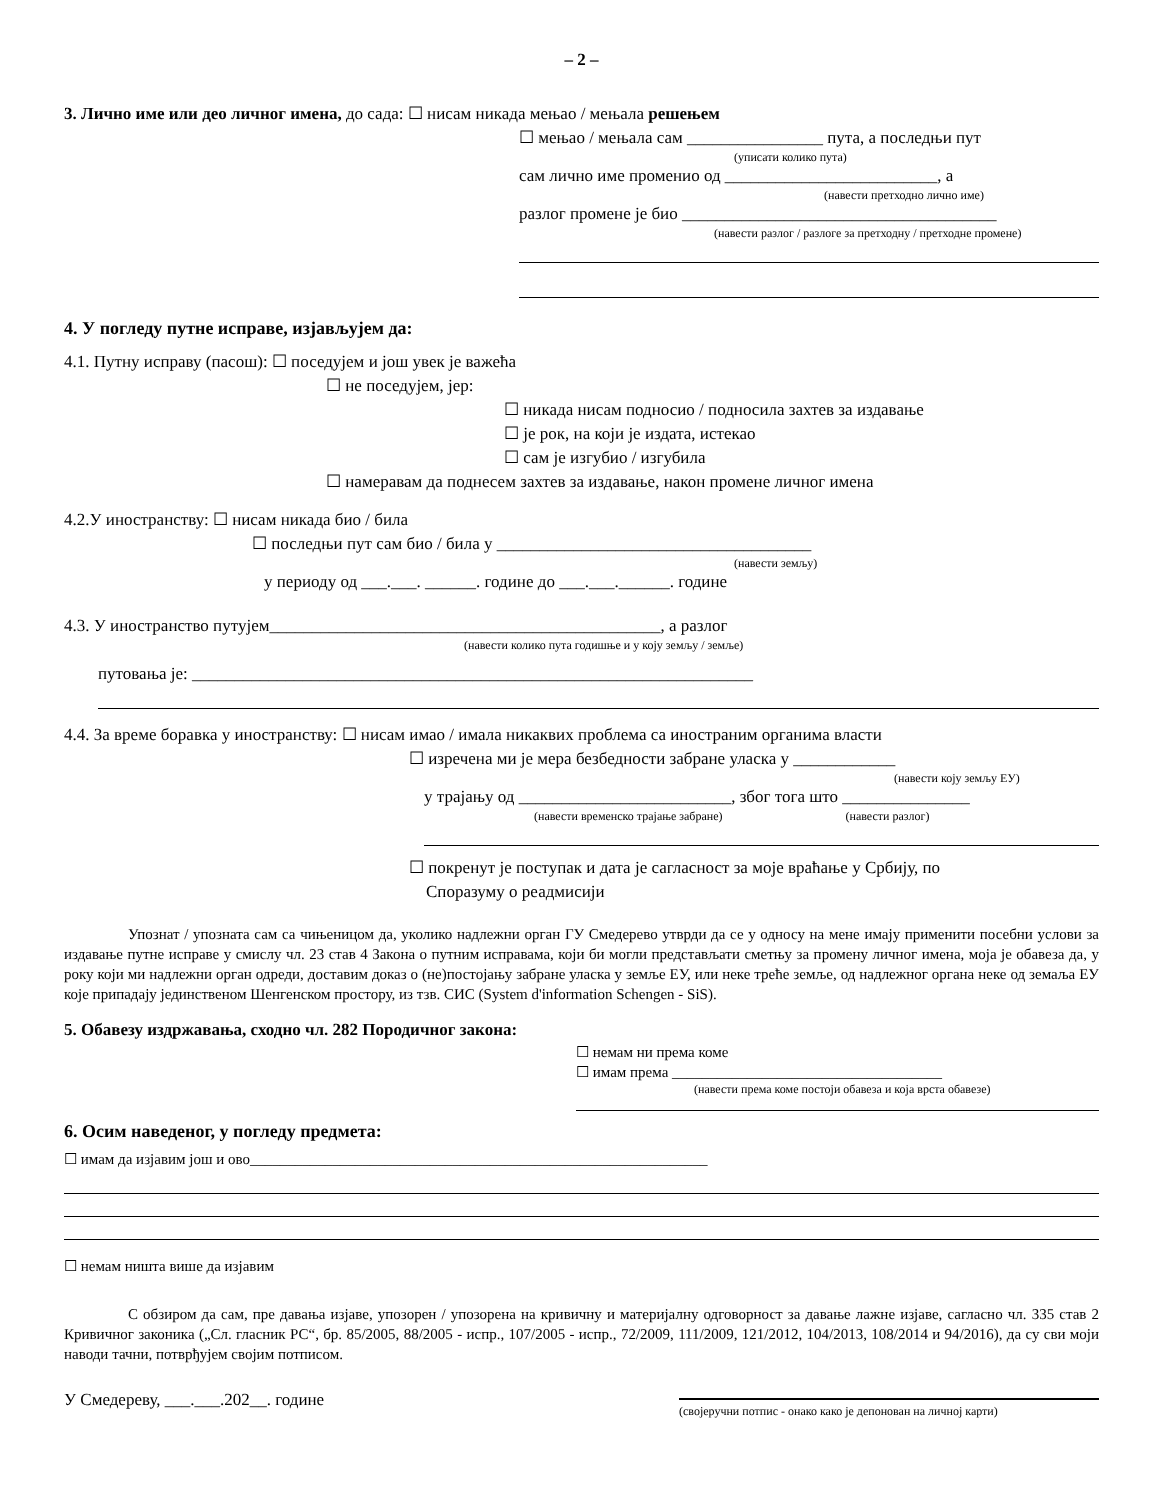– 2 –
3. Лично име или део личног имена, до сада: ☐ нисам никада мењао / мењала решењем
☐ мењао / мењала сам ________________ пута, а последњи пут
(уписати колико пута)
сам лично име променио од _________________________, а
(навести претходно лично име)
разлог промене је био _____________________________________
(навести разлог / разлоге за претходну / претходне промене)
4. У погледу путне исправе, изјављујем да:
4.1. Путну исправу (пасош): ☐ поседујем и још увек је важећа
☐ не поседујем, јер:
☐ никада нисам подносио / подносила захтев за издавање
☐ је рок, на који је издата, истекао
☐ сам је изгубио / изгубила
☐ намеравам да поднесем захтев за издавање, након промене личног имена
4.2.У иностранству: ☐ нисам никада био / била
☐ последњи пут сам био / била у _____________________________________
(навести земљу)
у периоду од ___.___. ______. године до ___.___.______. године
4.3. У иностранство путујем______________________________________________, а разлог
(навести колико пута годишње и у коју земљу / земље)
путовања је: __________________________________________________________________
4.4. За време боравка у иностранству: ☐ нисам имао / имала никаквих проблема са иностраним органима власти
☐ изречена ми је мера безбедности забране уласка у ____________
(навести коју земљу ЕУ)
у трајању од _________________________, због тога што _______________
(навести временско трајање забране) (навести разлог)
☐ покренут је поступак и дата је сагласност за моје враћање у Србију, по
Споразуму о реадмисији
Упознат / упозната сам са чињеницом да, уколико надлежни орган ГУ Смедерево утврди да се у односу на мене имају применити посебни услови за издавање путне исправе у смислу чл. 23 став 4 Закона о путним исправама, који би могли представљати сметњу за промену личног имена, моја је обавеза да, у року који ми надлежни орган одреди, доставим доказ о (не)постојању забране уласка у земље ЕУ, или неке треће земље, од надлежног органа неке од земаља ЕУ које припадају јединственом Шенгенском простору, из тзв. СИС (System d'information Schengen - SiS).
5. Обавезу издржавања, сходно чл. 282 Породичног закона:
☐ немам ни према коме
☐ имам према ____________________________________
(навести према коме постоји обавеза и која врста обавезе)
6. Осим наведеног, у погледу предмета:
☐ имам да изјавим још и ово_____________________________________________________________
☐ немам ништа више да изјавим
С обзиром да сам, пре давања изјаве, упозорен / упозорена на кривичну и материјалну одговорност за давање лажне изјаве, сагласно чл. 335 став 2 Кривичног законика („Сл. гласник РС“, бр. 85/2005, 88/2005 - испр., 107/2005 - испр., 72/2009, 111/2009, 121/2012, 104/2013, 108/2014 и 94/2016), да су сви моји наводи тачни, потврђујем својим потписом.
У Смедереву, ___.___.202__. године
(својеручни потпис - онако како је депонован на личној карти)